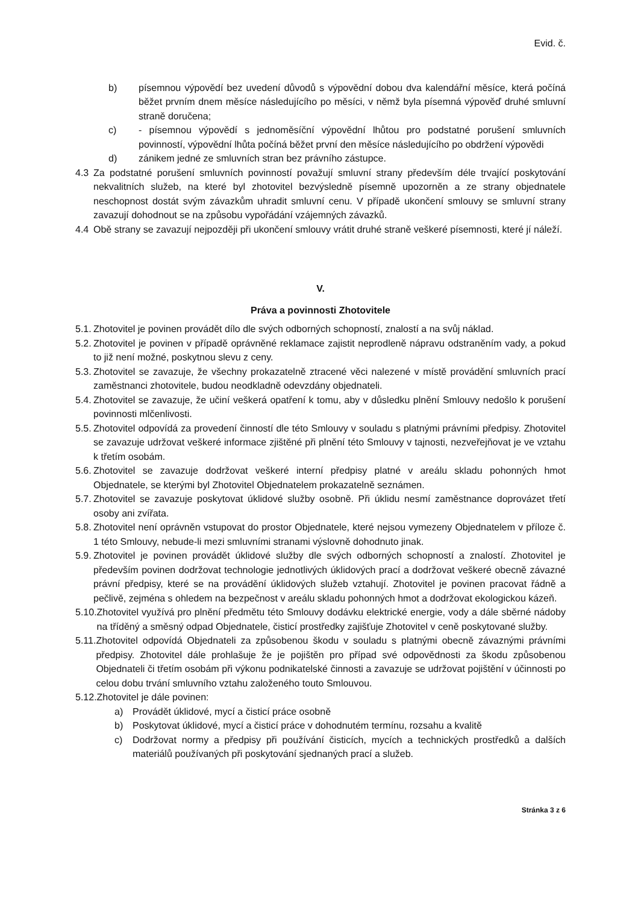Evid. č.
b) písemnou výpovědí bez uvedení důvodů s výpovědní dobou dva kalendářní měsíce, která počíná běžet prvním dnem měsíce následujícího po měsíci, v němž byla písemná výpověď druhé smluvní straně doručena;
c) - písemnou výpovědí s jednoměsíční výpovědní lhůtou pro podstatné porušení smluvních povinností, výpovědní lhůta počíná běžet první den měsíce následujícího po obdržení výpovědi
d) zánikem jedné ze smluvních stran bez právního zástupce.
4.3 Za podstatné porušení smluvních povinností považují smluvní strany především déle trvající poskytování nekvalitních služeb, na které byl zhotovitel bezvýsledně písemně upozorněn a ze strany objednatele neschopnost dostát svým závazkům uhradit smluvní cenu. V případě ukončení smlouvy se smluvní strany zavazují dohodnout se na způsobu vypořádání vzájemných závazků.
4.4 Obě strany se zavazují nejpozději při ukončení smlouvy vrátit druhé straně veškeré písemnosti, které jí náleží.
V.
Práva a povinnosti Zhotovitele
5.1. Zhotovitel je povinen provádět dílo dle svých odborných schopností, znalostí a na svůj náklad.
5.2. Zhotovitel je povinen v případě oprávněné reklamace zajistit neprodleně nápravu odstraněním vady, a pokud to již není možné, poskytnou slevu z ceny.
5.3. Zhotovitel se zavazuje, že všechny prokazatelně ztracené věci nalezené v místě provádění smluvních prací zaměstnanci zhotovitele, budou neodkladně odevzdány objednateli.
5.4. Zhotovitel se zavazuje, že učiní veškerá opatření k tomu, aby v důsledku plnění Smlouvy nedošlo k porušení povinnosti mlčenlivosti.
5.5. Zhotovitel odpovídá za provedení činností dle této Smlouvy v souladu s platnými právními předpisy. Zhotovitel se zavazuje udržovat veškeré informace zjištěné při plnění této Smlouvy v tajnosti, nezveřejňovat je ve vztahu k třetím osobám.
5.6. Zhotovitel se zavazuje dodržovat veškeré interní předpisy platné v areálu skladu pohonných hmot Objednatele, se kterými byl Zhotovitel Objednatelem prokazatelně seznámen.
5.7. Zhotovitel se zavazuje poskytovat úklidové služby osobně. Při úklidu nesmí zaměstnance doprovázet třetí osoby ani zvířata.
5.8. Zhotovitel není oprávněn vstupovat do prostor Objednatele, které nejsou vymezeny Objednatelem v příloze č. 1 této Smlouvy, nebude-li mezi smluvními stranami výslovně dohodnuto jinak.
5.9. Zhotovitel je povinen provádět úklidové služby dle svých odborných schopností a znalostí. Zhotovitel je především povinen dodržovat technologie jednotlivých úklidových prací a dodržovat veškeré obecně závazné právní předpisy, které se na provádění úklidových služeb vztahují. Zhotovitel je povinen pracovat řádně a pečlivě, zejména s ohledem na bezpečnost v areálu skladu pohonných hmot a dodržovat ekologickou kázeň.
5.10. Zhotovitel využívá pro plnění předmětu této Smlouvy dodávku elektrické energie, vody a dále sběrné nádoby na tříděný a směsný odpad Objednatele, čisticí prostředky zajišťuje Zhotovitel v ceně poskytované služby.
5.11. Zhotovitel odpovídá Objednateli za způsobenou škodu v souladu s platnými obecně závaznými právními předpisy. Zhotovitel dále prohlašuje že je pojištěn pro případ své odpovědnosti za škodu způsobenou Objednateli či třetím osobám při výkonu podnikatelské činnosti a zavazuje se udržovat pojištění v účinnosti po celou dobu trvání smluvního vztahu založeného touto Smlouvou.
5.12. Zhotovitel je dále povinen:
a) Provádět úklidové, mycí a čisticí práce osobně
b) Poskytovat úklidové, mycí a čisticí práce v dohodnutém termínu, rozsahu a kvalitě
c) Dodržovat normy a předpisy při používání čisticích, mycích a technických prostředků a dalších materiálů používaných při poskytování sjednaných prací a služeb.
Stránka 3 z 6